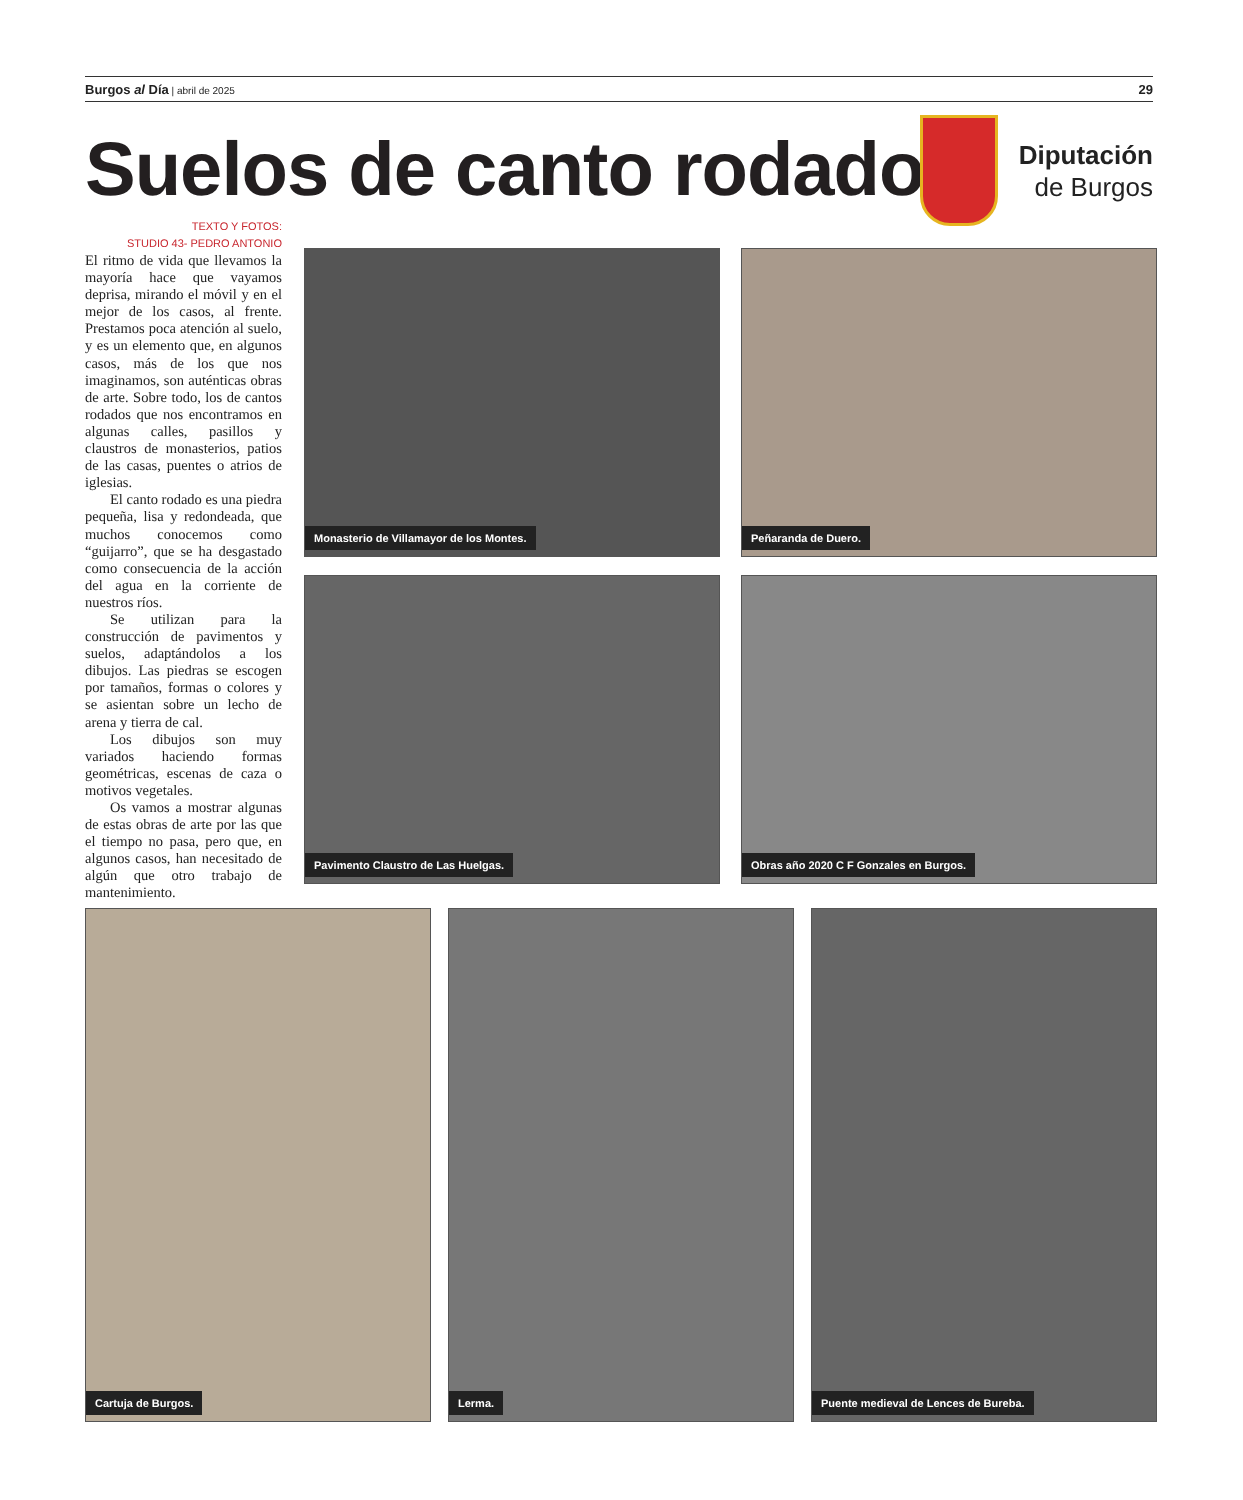Burgos al Día | abril de 2025 29
Suelos de canto rodado
Diputación
de Burgos
TEXTO Y FOTOS:
STUDIO 43- PEDRO ANTONIO
El ritmo de vida que llevamos la mayoría hace que vayamos deprisa, mirando el móvil y en el mejor de los casos, al frente. Prestamos poca atención al suelo, y es un elemento que, en algunos casos, más de los que nos imaginamos, son auténticas obras de arte. Sobre todo, los de cantos rodados que nos encontramos en algunas calles, pasillos y claustros de monasterios, patios de las casas, puentes o atrios de iglesias.
El canto rodado es una piedra pequeña, lisa y redondeada, que muchos conocemos como “guijarro”, que se ha desgastado como consecuencia de la acción del agua en la corriente de nuestros ríos.
Se utilizan para la construcción de pavimentos y suelos, adaptándolos a los dibujos. Las piedras se escogen por tamaños, formas o colores y se asientan sobre un lecho de arena y tierra de cal.
Los dibujos son muy variados haciendo formas geométricas, escenas de caza o motivos vegetales.
Os vamos a mostrar algunas de estas obras de arte por las que el tiempo no pasa, pero que, en algunos casos, han necesitado de algún que otro trabajo de mantenimiento.
Monasterio de Villamayor de los Montes. Peñaranda de Duero.
Pavimento Claustro de Las Huelgas. Obras año 2020 C F Gonzales en Burgos.
Cartuja de Burgos. Lerma.
Puente medieval de Lences de Bureba.